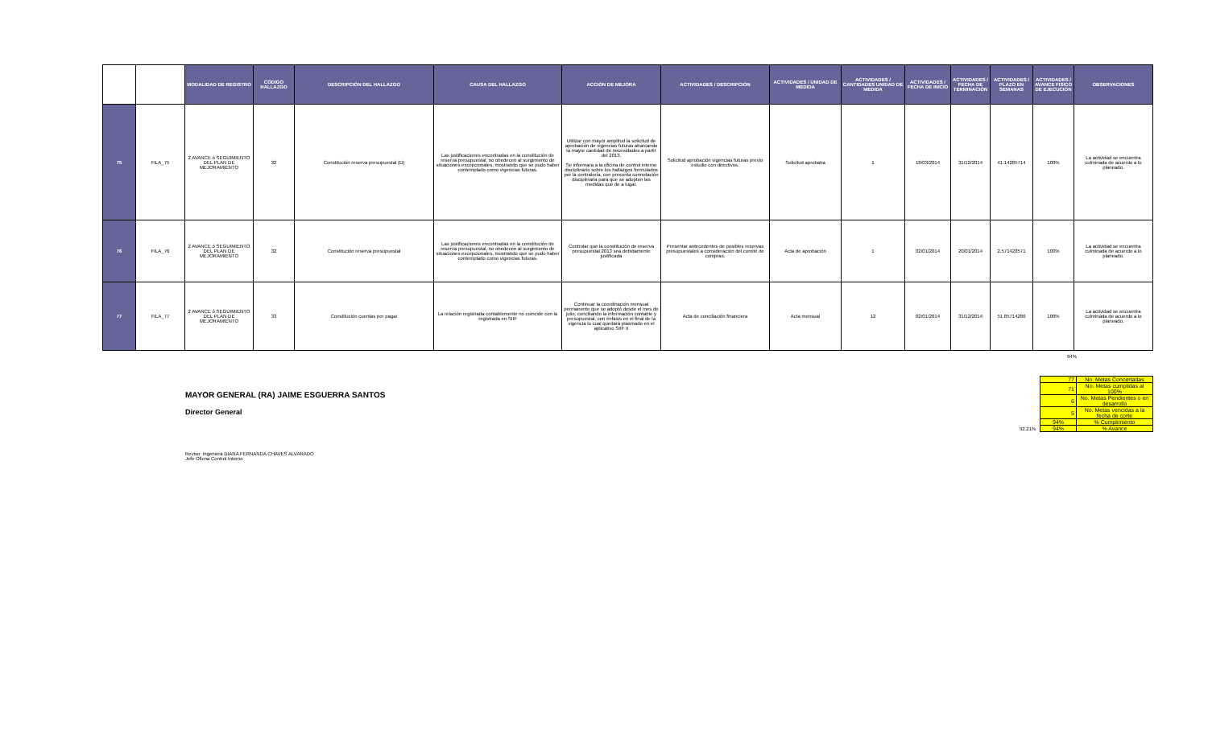| | | MODALIDAD DE REGISTRO | CÓDIGO HALLAZGO | DESCRIPCIÓN DEL HALLAZGO | CAUSA DEL HALLAZGO | ACCIÓN DE MEJORA | ACTIVIDADES / DESCRIPCIÓN | ACTIVIDADES / UNIDAD DE MEDIDA | ACTIVIDADES / CANTIDADES UNIDAD DE MEDIDA | ACTIVIDADES / FECHA DE INICIO | ACTIVIDADES / FECHA DE TERMINACIÓN | ACTIVIDADES / PLAZO EN SEMANAS | ACTIVIDADES / AVANCE FÍSICO DE EJECUCIÓN | OBSERVACIONES |
| --- | --- | --- | --- | --- | --- | --- | --- | --- | --- | --- | --- | --- | --- | --- |
| 75 | FILA_75 | 2 AVANCE ó SEGUIMIENTO DEL PLAN DE MEJORAMIENTO | 32 | Constitución reserva presupuestal (D) | Las justificaciones encontradas en la constitución de reserva presupuestal, no obedecen al surgimiento de situaciones excepcionales, mostrando que se pudo haber contemplado como vigencias futuras. | Utilizar con mayor amplitud la solicitud de aprobación de vigencias futuras abarcando la mayor cantidad de necesidades a partir del 2013. Se informara a la oficina de control interno disciplinario sobre los hallazgos formulados por la contraloría, con presunta connotación disciplinaria para que se adopten las medidas que de a lugar. | Solicitud aprobación vigencias futuras previo estudio con directivos. | Solicitud aprobaba | 1 | 18/03/2014 | 31/12/2014 | 41.14285714 | 100% | La actividad se encuentra culminada de acuerdo a lo planeado. |
| 76 | FILA_76 | 2 AVANCE ó SEGUIMIENTO DEL PLAN DE MEJORAMIENTO | 32 | Constitución reserva presupuestal | Las justificaciones encontradas en la constitución de reserva presupuestal, no obedecen al surgimiento de situaciones excepcionales, mostrando que se pudo haber contemplado como vigencias futuras. | Controlar que la constitución de reserva presupuestal 2013 sea debidamente justificada | Presentar antecedentes de posibles reservas presupuestales a consideración del comité de compras. | Acta de aprobación | 1 | 02/01/2014 | 20/01/2014 | 2.571428571 | 100% | La actividad se encuentra culminada de acuerdo a lo planeado. |
| 77 | FILA_77 | 2 AVANCE ó SEGUIMIENTO DEL PLAN DE MEJORAMIENTO | 33 | Constitución cuentas por pagar | La relación registrada contablemente no coincide con la registrada en SIIF | Continuar la coordinación mensual permanente que se adoptó desde el mes de julio, conciliando la información contable y presupuestal, con énfasis en el final de la vigencia lo cual quedará plasmado en el aplicativo SIIF II | Acta de conciliación financiera | Acta mensual | 12 | 02/01/2014 | 31/12/2014 | 51.85714286 | 100% | La actividad se encuentra culminada de acuerdo a lo planeado. |
94%
MAYOR GENERAL (RA) JAIME ESGUERRA SANTOS
Director General
Reviso: Ingeniera DIANA FERNANDA CHAVES ALVARADO
Jefe Oficna Control Interno
92.21%
| 77 | No. Metas Concertadas |
| 71 | No. Metas cumplidas al 100% |
| 6 | No. Metas Pendientes o en desarrollo |
| 5 | No. Metas vencidas a la fecha de corte |
| 94% | % Cumplimiento |
| 94% | % Avance |